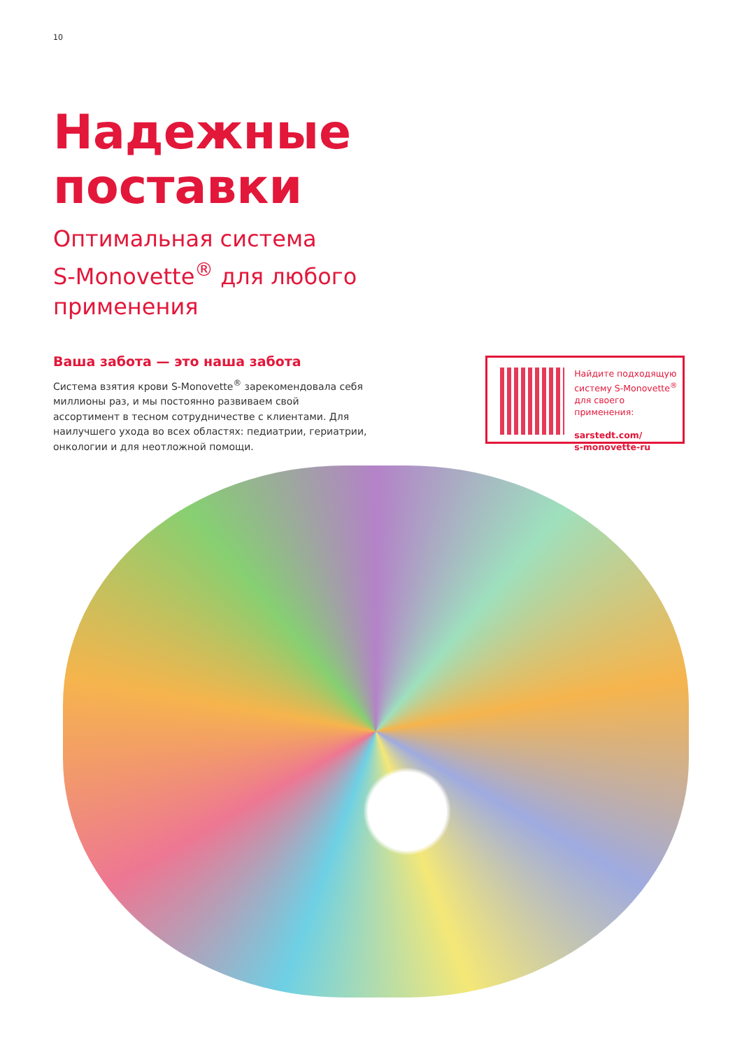10
Надежные
поставки
Оптимальная система
S-Monovette<sup>®</sup> для любого
применения
Ваша забота — это наша забота
Система взятия крови S-Monovette<sup>®</sup> зарекомендовала себя миллионы раз, и мы постоянно развиваем свой ассортимент в тесном сотрудничестве с клиентами. Для наилучшего ухода во всех областях: педиатрии, гериатрии, онкологии и для неотложной помощи.
Найдите подходящую
систему S-Monovette<sup>®</sup>
для своего применения:
sarstedt.com/
s-monovette-ru